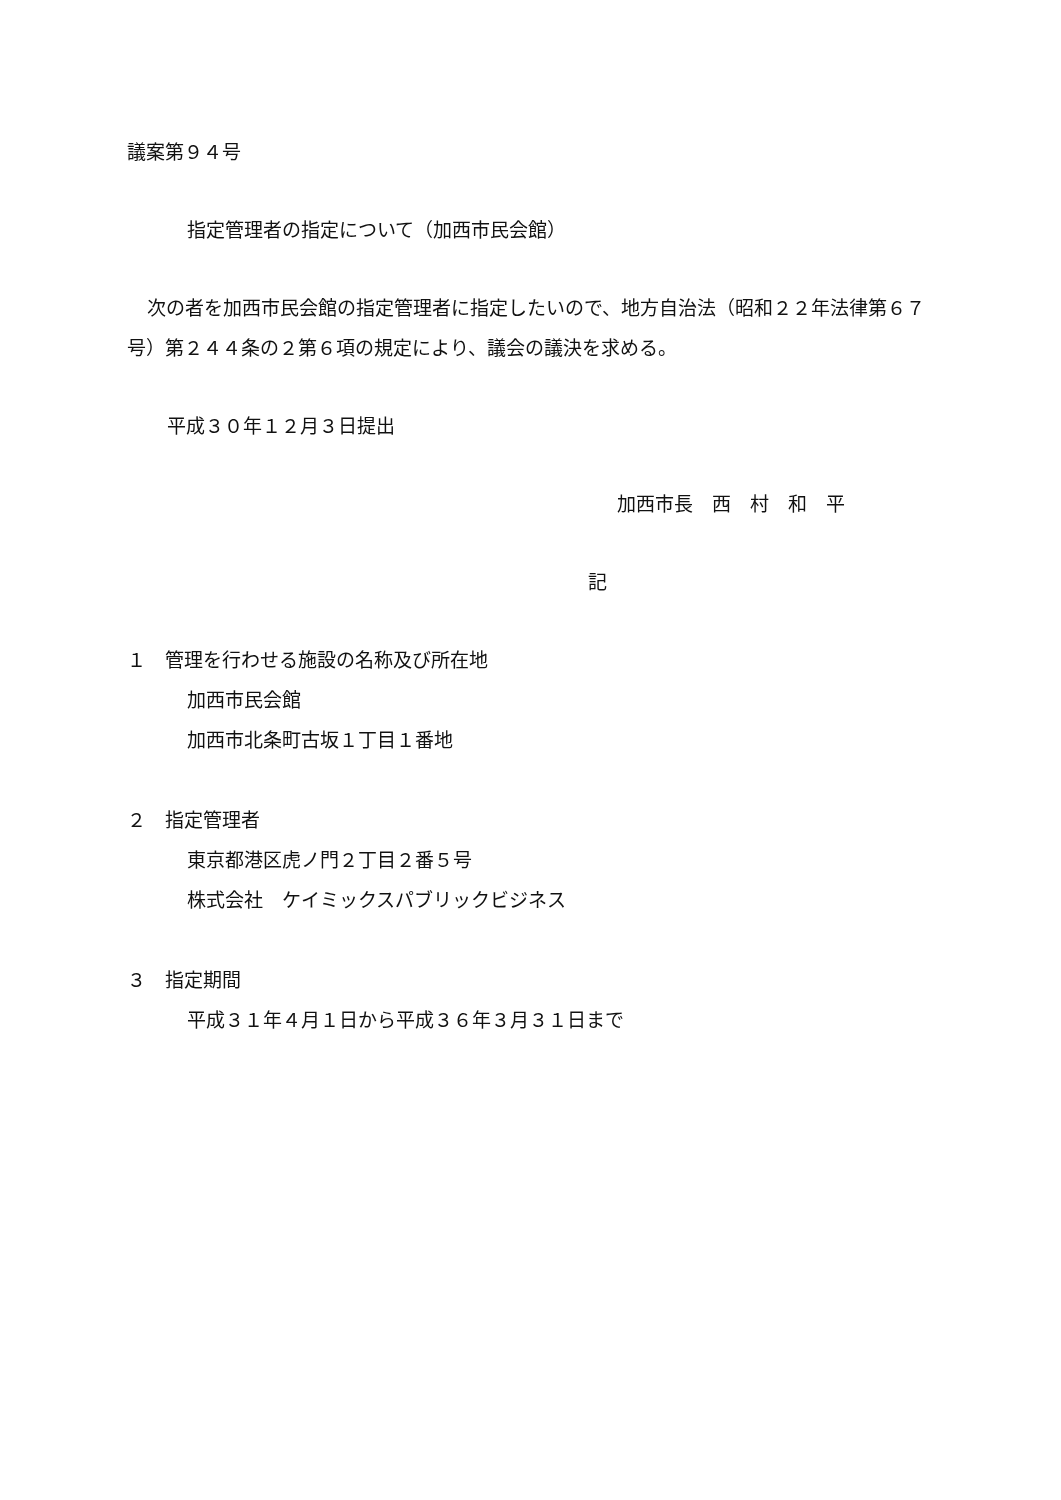議案第９４号
指定管理者の指定について（加西市民会館）
次の者を加西市民会館の指定管理者に指定したいので、地方自治法（昭和２２年法律第６７号）第２４４条の２第６項の規定により、議会の議決を求める。
平成３０年１２月３日提出
加西市長　西　村　和　平
記
１　管理を行わせる施設の名称及び所在地
加西市民会館
加西市北条町古坂１丁目１番地
２　指定管理者
東京都港区虎ノ門２丁目２番５号
株式会社　ケイミックスパブリックビジネス
３　指定期間
平成３１年４月１日から平成３６年３月３１日まで